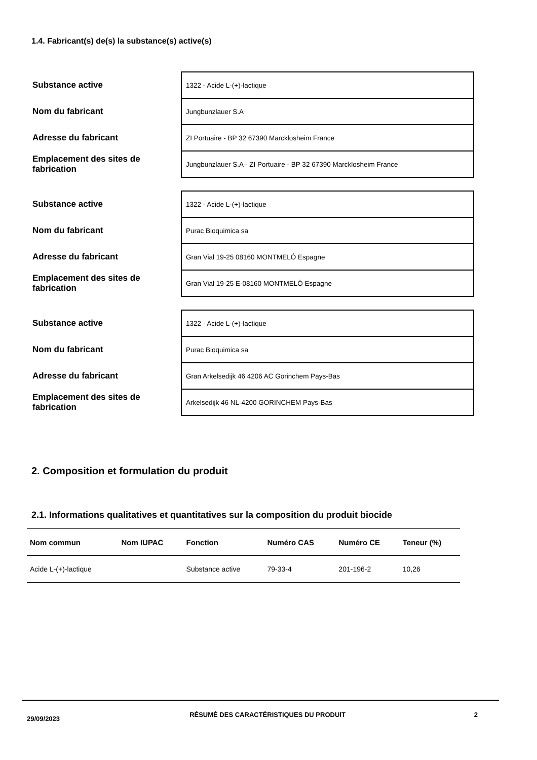1.4. Fabricant(s) de(s) la substance(s) active(s)
| Substance active | 1322 - Acide L-(+)-lactique |
| Nom du fabricant | Jungbunzlauer S.A |
| Adresse du fabricant | ZI Portuaire - BP 32 67390 Marcklosheim France |
| Emplacement des sites de fabrication | Jungbunzlauer S.A - ZI Portuaire - BP 32 67390 Marcklosheim France |
| Substance active | 1322 - Acide L-(+)-lactique |
| Nom du fabricant | Purac Bioquimica sa |
| Adresse du fabricant | Gran Vial 19-25 08160 MONTMELÓ Espagne |
| Emplacement des sites de fabrication | Gran Vial 19-25 E-08160 MONTMELÓ Espagne |
| Substance active | 1322 - Acide L-(+)-lactique |
| Nom du fabricant | Purac Bioquimica sa |
| Adresse du fabricant | Gran Arkelsedijk 46 4206 AC Gorinchem Pays-Bas |
| Emplacement des sites de fabrication | Arkelsedijk 46 NL-4200 GORINCHEM Pays-Bas |
2. Composition et formulation du produit
2.1. Informations qualitatives et quantitatives sur la composition du produit biocide
| Nom commun | Nom IUPAC | Fonction | Numéro CAS | Numéro CE | Teneur (%) |
| --- | --- | --- | --- | --- | --- |
| Acide L-(+)-lactique | | Substance active | 79-33-4 | 201-196-2 | 10,26 |
29/09/2023
RÉSUMÉ DES CARACTÉRISTIQUES DU PRODUIT 2